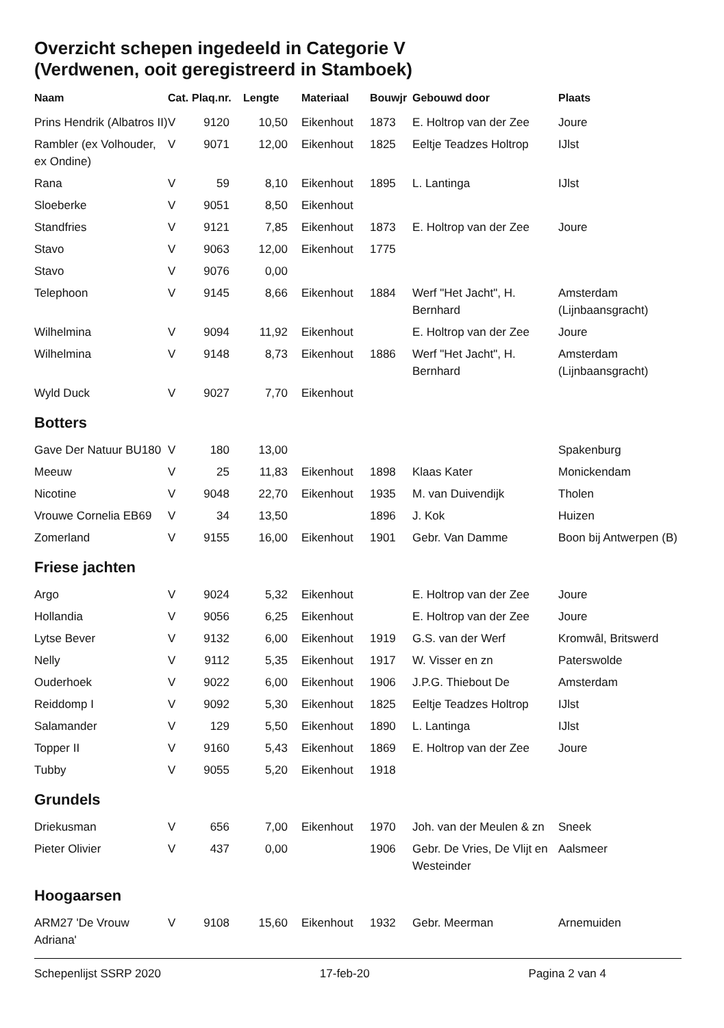Overzicht schepen ingedeeld in Categorie V
(Verdwenen, ooit geregistreerd in Stamboek)
| Naam | Cat. | Plaq.nr. | Lengte | Materiaal | Bouwjr | Gebouwd door | Plaats |
| --- | --- | --- | --- | --- | --- | --- | --- |
| Prins Hendrik (Albatros II) | V | 9120 | 10,50 | Eikenhout | 1873 | E. Holtrop van der Zee | Joure |
| Rambler (ex Volhouder, ex Ondine) | V | 9071 | 12,00 | Eikenhout | 1825 | Eeltje Teadzes Holtrop | IJlst |
| Rana | V | 59 | 8,10 | Eikenhout | 1895 | L. Lantinga | IJlst |
| Sloeberke | V | 9051 | 8,50 | Eikenhout | | | |
| Standfries | V | 9121 | 7,85 | Eikenhout | 1873 | E. Holtrop van der Zee | Joure |
| Stavo | V | 9063 | 12,00 | Eikenhout | 1775 | | |
| Stavo | V | 9076 | 0,00 | | | | |
| Telephoon | V | 9145 | 8,66 | Eikenhout | 1884 | Werf "Het Jacht", H. Bernhard | Amsterdam (Lijnbaansgracht) |
| Wilhelmina | V | 9094 | 11,92 | Eikenhout | | E. Holtrop van der Zee | Joure |
| Wilhelmina | V | 9148 | 8,73 | Eikenhout | 1886 | Werf "Het Jacht", H. Bernhard | Amsterdam (Lijnbaansgracht) |
| Wyld Duck | V | 9027 | 7,70 | Eikenhout | | | |
| Botters | | | | | | | |
| Gave Der Natuur BU180 | V | 180 | 13,00 | | | | Spakenburg |
| Meeuw | V | 25 | 11,83 | Eikenhout | 1898 | Klaas Kater | Monickendam |
| Nicotine | V | 9048 | 22,70 | Eikenhout | 1935 | M. van Duivendijk | Tholen |
| Vrouwe Cornelia EB69 | V | 34 | 13,50 | | 1896 | J. Kok | Huizen |
| Zomerland | V | 9155 | 16,00 | Eikenhout | 1901 | Gebr. Van Damme | Boon bij Antwerpen (B) |
| Friese jachten | | | | | | | |
| Argo | V | 9024 | 5,32 | Eikenhout | | E. Holtrop van der Zee | Joure |
| Hollandia | V | 9056 | 6,25 | Eikenhout | | E. Holtrop van der Zee | Joure |
| Lytse Bever | V | 9132 | 6,00 | Eikenhout | 1919 | G.S. van der Werf | Kromwâl, Britswerd |
| Nelly | V | 9112 | 5,35 | Eikenhout | 1917 | W. Visser en zn | Paterswolde |
| Ouderhoek | V | 9022 | 6,00 | Eikenhout | 1906 | J.P.G. Thiebout De | Amsterdam |
| Reiddomp I | V | 9092 | 5,30 | Eikenhout | 1825 | Eeltje Teadzes Holtrop | IJlst |
| Salamander | V | 129 | 5,50 | Eikenhout | 1890 | L. Lantinga | IJlst |
| Topper II | V | 9160 | 5,43 | Eikenhout | 1869 | E. Holtrop van der Zee | Joure |
| Tubby | V | 9055 | 5,20 | Eikenhout | 1918 | | |
| Grundels | | | | | | | |
| Driekusman | V | 656 | 7,00 | Eikenhout | 1970 | Joh. van der Meulen & zn | Sneek |
| Pieter Olivier | V | 437 | 0,00 | | 1906 | Gebr. De Vries, De Vlijt en Westeinder | Aalsmeer |
| Hoogaarsen | | | | | | | |
| ARM27 'De Vrouw Adriana' | V | 9108 | 15,60 | Eikenhout | 1932 | Gebr. Meerman | Arnemuiden |
Schepenlijst SSRP 2020 17-feb-20 Pagina 2 van 4